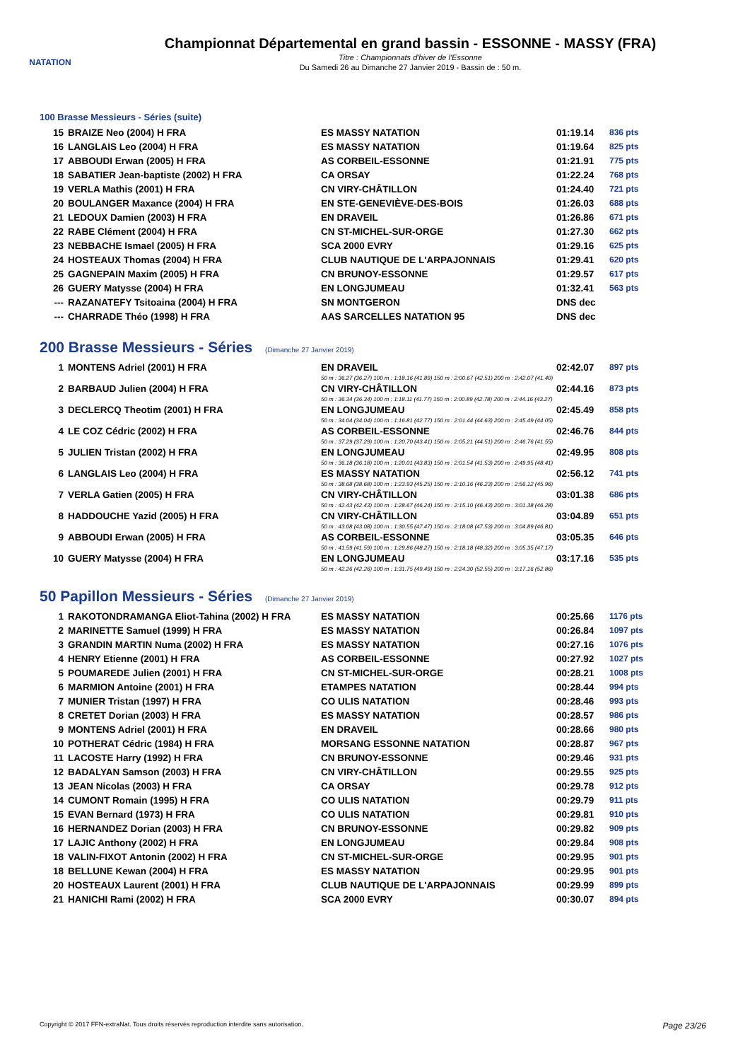NATATION
Championnat Départemental en grand bassin - ESSONNE - MASSY (FRA)
Titre : Championnats d'hiver de l'Essonne
Du Samedi 26 au Dimanche 27 Janvier 2019 - Bassin de : 50 m.
100 Brasse Messieurs - Séries (suite)
| 15 | BRAIZE Neo (2004) H FRA | ES MASSY NATATION | 01:19.14 | 836 pts |
| 16 | LANGLAIS Leo (2004) H FRA | ES MASSY NATATION | 01:19.64 | 825 pts |
| 17 | ABBOUDI Erwan (2005) H FRA | AS CORBEIL-ESSONNE | 01:21.91 | 775 pts |
| 18 | SABATIER Jean-baptiste (2002) H FRA | CA ORSAY | 01:22.24 | 768 pts |
| 19 | VERLA Mathis (2001) H FRA | CN VIRY-CHÂTILLON | 01:24.40 | 721 pts |
| 20 | BOULANGER Maxance (2004) H FRA | EN STE-GENEVIÈVE-DES-BOIS | 01:26.03 | 688 pts |
| 21 | LEDOUX Damien (2003) H FRA | EN DRAVEIL | 01:26.86 | 671 pts |
| 22 | RABE Clément (2004) H FRA | CN ST-MICHEL-SUR-ORGE | 01:27.30 | 662 pts |
| 23 | NEBBACHE Ismael (2005) H FRA | SCA 2000 EVRY | 01:29.16 | 625 pts |
| 24 | HOSTEAUX Thomas (2004) H FRA | CLUB NAUTIQUE DE L'ARPAJONNAIS | 01:29.41 | 620 pts |
| 25 | GAGNEPAIN Maxim (2005) H FRA | CN BRUNOY-ESSONNE | 01:29.57 | 617 pts |
| 26 | GUERY Matysse (2004) H FRA | EN LONGJUMEAU | 01:32.41 | 563 pts |
| --- | RAZANATEFY Tsitoaina (2004) H FRA | SN MONTGERON | DNS dec | |
| --- | CHARRADE Théo (1998) H FRA | AAS SARCELLES NATATION 95 | DNS dec | |
200 Brasse Messieurs - Séries (Dimanche 27 Janvier 2019)
| 1 | MONTENS Adriel (2001) H FRA | EN DRAVEIL | 02:42.07 | 897 pts |
| | | 50 m : 36.27 (36.27) 100 m : 1:18.16 (41.89) 150 m : 2:00.67 (42.51) 200 m : 2:42.07 (41.40) | | |
| 2 | BARBAUD Julien (2004) H FRA | CN VIRY-CHÂTILLON | 02:44.16 | 873 pts |
| | | 50 m : 36.34 (36.34) 100 m : 1:18.11 (41.77) 150 m : 2:00.89 (42.78) 200 m : 2:44.16 (43.27) | | |
| 3 | DECLERCQ Theotim (2001) H FRA | EN LONGJUMEAU | 02:45.49 | 858 pts |
| | | 50 m : 34.04 (34.04) 100 m : 1:16.81 (42.77) 150 m : 2:01.44 (44.63) 200 m : 2:45.49 (44.05) | | |
| 4 | LE COZ Cédric (2002) H FRA | AS CORBEIL-ESSONNE | 02:46.76 | 844 pts |
| | | 50 m : 37.29 (37.29) 100 m : 1:20.70 (43.41) 150 m : 2:05.21 (44.51) 200 m : 2:46.76 (41.55) | | |
| 5 | JULIEN Tristan (2002) H FRA | EN LONGJUMEAU | 02:49.95 | 808 pts |
| | | 50 m : 36.18 (36.18) 100 m : 1:20.01 (43.83) 150 m : 2:01.54 (41.53) 200 m : 2:49.95 (48.41) | | |
| 6 | LANGLAIS Leo (2004) H FRA | ES MASSY NATATION | 02:56.12 | 741 pts |
| | | 50 m : 38.68 (38.68) 100 m : 1:23.93 (45.25) 150 m : 2:10.16 (46.23) 200 m : 2:56.12 (45.96) | | |
| 7 | VERLA Gatien (2005) H FRA | CN VIRY-CHÂTILLON | 03:01.38 | 686 pts |
| | | 50 m : 42.43 (42.43) 100 m : 1:28.67 (46.24) 150 m : 2:15.10 (46.43) 200 m : 3:01.38 (46.28) | | |
| 8 | HADDOUCHE Yazid (2005) H FRA | CN VIRY-CHÂTILLON | 03:04.89 | 651 pts |
| | | 50 m : 43.08 (43.08) 100 m : 1:30.55 (47.47) 150 m : 2:18.08 (47.53) 200 m : 3:04.89 (46.81) | | |
| 9 | ABBOUDI Erwan (2005) H FRA | AS CORBEIL-ESSONNE | 03:05.35 | 646 pts |
| | | 50 m : 41.59 (41.59) 100 m : 1:29.86 (48.27) 150 m : 2:18.18 (48.32) 200 m : 3:05.35 (47.17) | | |
| 10 | GUERY Matysse (2004) H FRA | EN LONGJUMEAU | 03:17.16 | 535 pts |
| | | 50 m : 42.26 (42.26) 100 m : 1:31.75 (49.49) 150 m : 2:24.30 (52.55) 200 m : 3:17.16 (52.86) | | |
50 Papillon Messieurs - Séries (Dimanche 27 Janvier 2019)
| 1 | RAKOTONDRAMANGA Eliot-Tahina (2002) H FRA | ES MASSY NATATION | 00:25.66 | 1176 pts |
| 2 | MARINETTE Samuel (1999) H FRA | ES MASSY NATATION | 00:26.84 | 1097 pts |
| 3 | GRANDIN MARTIN Numa (2002) H FRA | ES MASSY NATATION | 00:27.16 | 1076 pts |
| 4 | HENRY Etienne (2001) H FRA | AS CORBEIL-ESSONNE | 00:27.92 | 1027 pts |
| 5 | POUMAREDE Julien (2001) H FRA | CN ST-MICHEL-SUR-ORGE | 00:28.21 | 1008 pts |
| 6 | MARMION Antoine (2001) H FRA | ETAMPES NATATION | 00:28.44 | 994 pts |
| 7 | MUNIER Tristan (1997) H FRA | CO ULIS NATATION | 00:28.46 | 993 pts |
| 8 | CRETET Dorian (2003) H FRA | ES MASSY NATATION | 00:28.57 | 986 pts |
| 9 | MONTENS Adriel (2001) H FRA | EN DRAVEIL | 00:28.66 | 980 pts |
| 10 | POTHERAT Cédric (1984) H FRA | MORSANG ESSONNE NATATION | 00:28.87 | 967 pts |
| 11 | LACOSTE Harry (1992) H FRA | CN BRUNOY-ESSONNE | 00:29.46 | 931 pts |
| 12 | BADALYAN Samson (2003) H FRA | CN VIRY-CHÂTILLON | 00:29.55 | 925 pts |
| 13 | JEAN Nicolas (2003) H FRA | CA ORSAY | 00:29.78 | 912 pts |
| 14 | CUMONT Romain (1995) H FRA | CO ULIS NATATION | 00:29.79 | 911 pts |
| 15 | EVAN Bernard (1973) H FRA | CO ULIS NATATION | 00:29.81 | 910 pts |
| 16 | HERNANDEZ Dorian (2003) H FRA | CN BRUNOY-ESSONNE | 00:29.82 | 909 pts |
| 17 | LAJIC Anthony (2002) H FRA | EN LONGJUMEAU | 00:29.84 | 908 pts |
| 18 | VALIN-FIXOT Antonin (2002) H FRA | CN ST-MICHEL-SUR-ORGE | 00:29.95 | 901 pts |
| 18 | BELLUNE Kewan (2004) H FRA | ES MASSY NATATION | 00:29.95 | 901 pts |
| 20 | HOSTEAUX Laurent (2001) H FRA | CLUB NAUTIQUE DE L'ARPAJONNAIS | 00:29.99 | 899 pts |
| 21 | HANICHI Rami (2002) H FRA | SCA 2000 EVRY | 00:30.07 | 894 pts |
Copyright © 2017 FFN-extraNat. Tous droits réservés reproduction interdite sans autorisation. Page 23/26